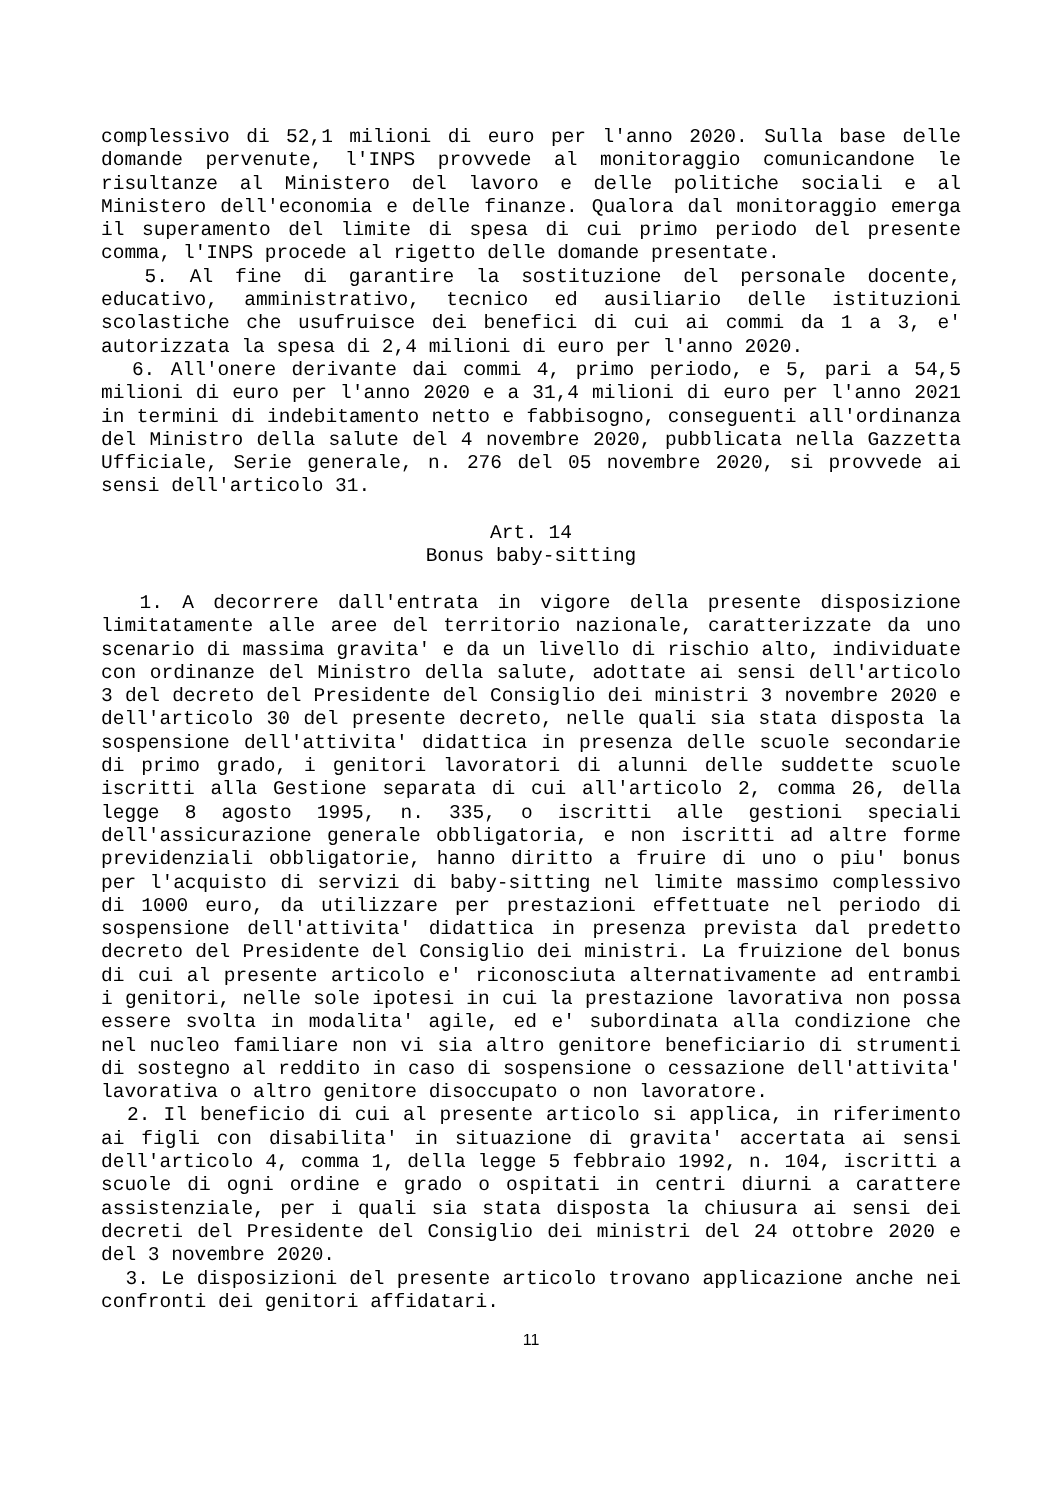complessivo di 52,1 milioni di euro per l'anno 2020. Sulla base delle domande pervenute, l'INPS provvede al monitoraggio comunicandone le risultanze al Ministero del lavoro e delle politiche sociali e al Ministero dell'economia e delle finanze. Qualora dal monitoraggio emerga il superamento del limite di spesa di cui primo periodo del presente comma, l'INPS procede al rigetto delle domande presentate.
5. Al fine di garantire la sostituzione del personale docente, educativo, amministrativo, tecnico ed ausiliario delle istituzioni scolastiche che usufruisce dei benefici di cui ai commi da 1 a 3, e' autorizzata la spesa di 2,4 milioni di euro per l'anno 2020.
6. All'onere derivante dai commi 4, primo periodo, e 5, pari a 54,5 milioni di euro per l'anno 2020 e a 31,4 milioni di euro per l'anno 2021 in termini di indebitamento netto e fabbisogno, conseguenti all'ordinanza del Ministro della salute del 4 novembre 2020, pubblicata nella Gazzetta Ufficiale, Serie generale, n. 276 del 05 novembre 2020, si provvede ai sensi dell'articolo 31.
Art. 14
Bonus baby-sitting
1. A decorrere dall'entrata in vigore della presente disposizione limitatamente alle aree del territorio nazionale, caratterizzate da uno scenario di massima gravita' e da un livello di rischio alto, individuate con ordinanze del Ministro della salute, adottate ai sensi dell'articolo 3 del decreto del Presidente del Consiglio dei ministri 3 novembre 2020 e dell'articolo 30 del presente decreto, nelle quali sia stata disposta la sospensione dell'attivita' didattica in presenza delle scuole secondarie di primo grado, i genitori lavoratori di alunni delle suddette scuole iscritti alla Gestione separata di cui all'articolo 2, comma 26, della legge 8 agosto 1995, n. 335, o iscritti alle gestioni speciali dell'assicurazione generale obbligatoria, e non iscritti ad altre forme previdenziali obbligatorie, hanno diritto a fruire di uno o piu' bonus per l'acquisto di servizi di baby-sitting nel limite massimo complessivo di 1000 euro, da utilizzare per prestazioni effettuate nel periodo di sospensione dell'attivita' didattica in presenza prevista dal predetto decreto del Presidente del Consiglio dei ministri. La fruizione del bonus di cui al presente articolo e' riconosciuta alternativamente ad entrambi i genitori, nelle sole ipotesi in cui la prestazione lavorativa non possa essere svolta in modalita' agile, ed e' subordinata alla condizione che nel nucleo familiare non vi sia altro genitore beneficiario di strumenti di sostegno al reddito in caso di sospensione o cessazione dell'attivita' lavorativa o altro genitore disoccupato o non lavoratore.
2. Il beneficio di cui al presente articolo si applica, in riferimento ai figli con disabilita' in situazione di gravita' accertata ai sensi dell'articolo 4, comma 1, della legge 5 febbraio 1992, n. 104, iscritti a scuole di ogni ordine e grado o ospitati in centri diurni a carattere assistenziale, per i quali sia stata disposta la chiusura ai sensi dei decreti del Presidente del Consiglio dei ministri del 24 ottobre 2020 e del 3 novembre 2020.
3. Le disposizioni del presente articolo trovano applicazione anche nei confronti dei genitori affidatari.
11